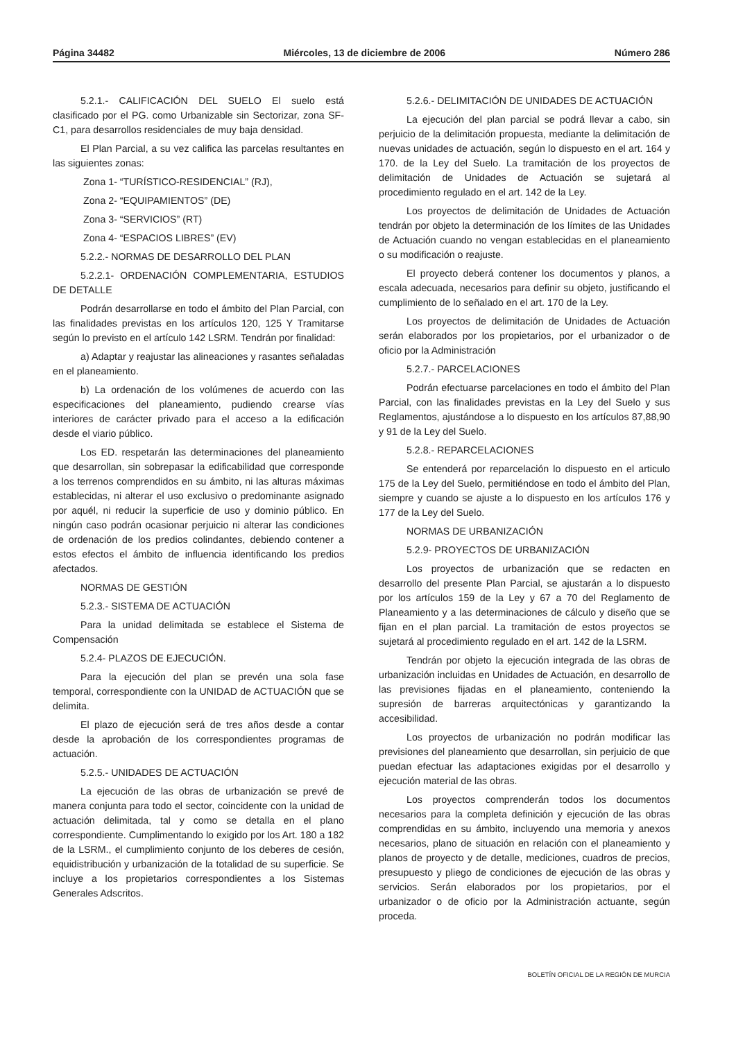Página 34482 Miércoles, 13 de diciembre de 2006 Número 286
5.2.1.- CALIFICACIÓN DEL SUELO El suelo está clasificado por el PG. como Urbanizable sin Sectorizar, zona SF-C1, para desarrollos residenciales de muy baja densidad.
El Plan Parcial, a su vez califica las parcelas resultantes en las siguientes zonas:
Zona 1- “TURÍSTICO-RESIDENCIAL” (RJ),
Zona 2- “EQUIPAMIENTOS” (DE)
Zona 3- “SERVICIOS” (RT)
Zona 4- “ESPACIOS LIBRES” (EV)
5.2.2.- NORMAS DE DESARROLLO DEL PLAN
5.2.2.1- ORDENACIÓN COMPLEMENTARIA, ESTUDIOS DE DETALLE
Podrán desarrollarse en todo el ámbito del Plan Parcial, con las finalidades previstas en los artículos 120, 125 Y Tramitarse según lo previsto en el artículo 142 LSRM. Tendrán por finalidad:
a) Adaptar y reajustar las alineaciones y rasantes señaladas en el planeamiento.
b) La ordenación de los volúmenes de acuerdo con las especificaciones del planeamiento, pudiendo crearse vías interiores de carácter privado para el acceso a la edificación desde el viario público.
Los ED. respetarán las determinaciones del planeamiento que desarrollan, sin sobrepasar la edificabilidad que corresponde a los terrenos comprendidos en su ámbito, ni las alturas máximas establecidas, ni alterar el uso exclusivo o predominante asignado por aquél, ni reducir la superficie de uso y dominio público. En ningún caso podrán ocasionar perjuicio ni alterar las condiciones de ordenación de los predios colindantes, debiendo contener a estos efectos el ámbito de influencia identificando los predios afectados.
NORMAS DE GESTIÓN
5.2.3.- SISTEMA DE ACTUACIÓN
Para la unidad delimitada se establece el Sistema de Compensación
5.2.4- PLAZOS DE EJECUCIÓN.
Para la ejecución del plan se prevén una sola fase temporal, correspondiente con la UNIDAD de ACTUACIÓN que se delimita.
El plazo de ejecución será de tres años desde a contar desde la aprobación de los correspondientes programas de actuación.
5.2.5.- UNIDADES DE ACTUACIÓN
La ejecución de las obras de urbanización se prevé de manera conjunta para todo el sector, coincidente con la unidad de actuación delimitada, tal y como se detalla en el plano correspondiente. Cumplimentando lo exigido por los Art. 180 a 182 de la LSRM., el cumplimiento conjunto de los deberes de cesión, equidistribución y urbanización de la totalidad de su superficie. Se incluye a los propietarios correspondientes a los Sistemas Generales Adscritos.
5.2.6.- DELIMITACIÓN DE UNIDADES DE ACTUACIÓN
La ejecución del plan parcial se podrá llevar a cabo, sin perjuicio de la delimitación propuesta, mediante la delimitación de nuevas unidades de actuación, según lo dispuesto en el art. 164 y 170. de la Ley del Suelo. La tramitación de los proyectos de delimitación de Unidades de Actuación se sujetará al procedimiento regulado en el art. 142 de la Ley.
Los proyectos de delimitación de Unidades de Actuación tendrán por objeto la determinación de los límites de las Unidades de Actuación cuando no vengan establecidas en el planeamiento o su modificación o reajuste.
El proyecto deberá contener los documentos y planos, a escala adecuada, necesarios para definir su objeto, justificando el cumplimiento de lo señalado en el art. 170 de la Ley.
Los proyectos de delimitación de Unidades de Actuación serán elaborados por los propietarios, por el urbanizador o de oficio por la Administración
5.2.7.- PARCELACIONES
Podrán efectuarse parcelaciones en todo el ámbito del Plan Parcial, con las finalidades previstas en la Ley del Suelo y sus Reglamentos, ajustándose a lo dispuesto en los artículos 87,88,90 y 91 de la Ley del Suelo.
5.2.8.- REPARCELACIONES
Se entenderá por reparcelación lo dispuesto en el articulo 175 de la Ley del Suelo, permitiéndose en todo el ámbito del Plan, siempre y cuando se ajuste a lo dispuesto en los artículos 176 y 177 de la Ley del Suelo.
NORMAS DE URBANIZACIÓN
5.2.9- PROYECTOS DE URBANIZACIÓN
Los proyectos de urbanización que se redacten en desarrollo del presente Plan Parcial, se ajustarán a lo dispuesto por los artículos 159 de la Ley y 67 a 70 del Reglamento de Planeamiento y a las determinaciones de cálculo y diseño que se fijan en el plan parcial. La tramitación de estos proyectos se sujetará al procedimiento regulado en el art. 142 de la LSRM.
Tendrán por objeto la ejecución integrada de las obras de urbanización incluidas en Unidades de Actuación, en desarrollo de las previsiones fijadas en el planeamiento, conteniendo la supresión de barreras arquitectónicas y garantizando la accesibilidad.
Los proyectos de urbanización no podrán modificar las previsiones del planeamiento que desarrollan, sin perjuicio de que puedan efectuar las adaptaciones exigidas por el desarrollo y ejecución material de las obras.
Los proyectos comprenderán todos los documentos necesarios para la completa definición y ejecución de las obras comprendidas en su ámbito, incluyendo una memoria y anexos necesarios, plano de situación en relación con el planeamiento y planos de proyecto y de detalle, mediciones, cuadros de precios, presupuesto y pliego de condiciones de ejecución de las obras y servicios. Serán elaborados por los propietarios, por el urbanizador o de oficio por la Administración actuante, según proceda.
BOLETÍN OFICIAL DE LA REGIÓN DE MURCIA